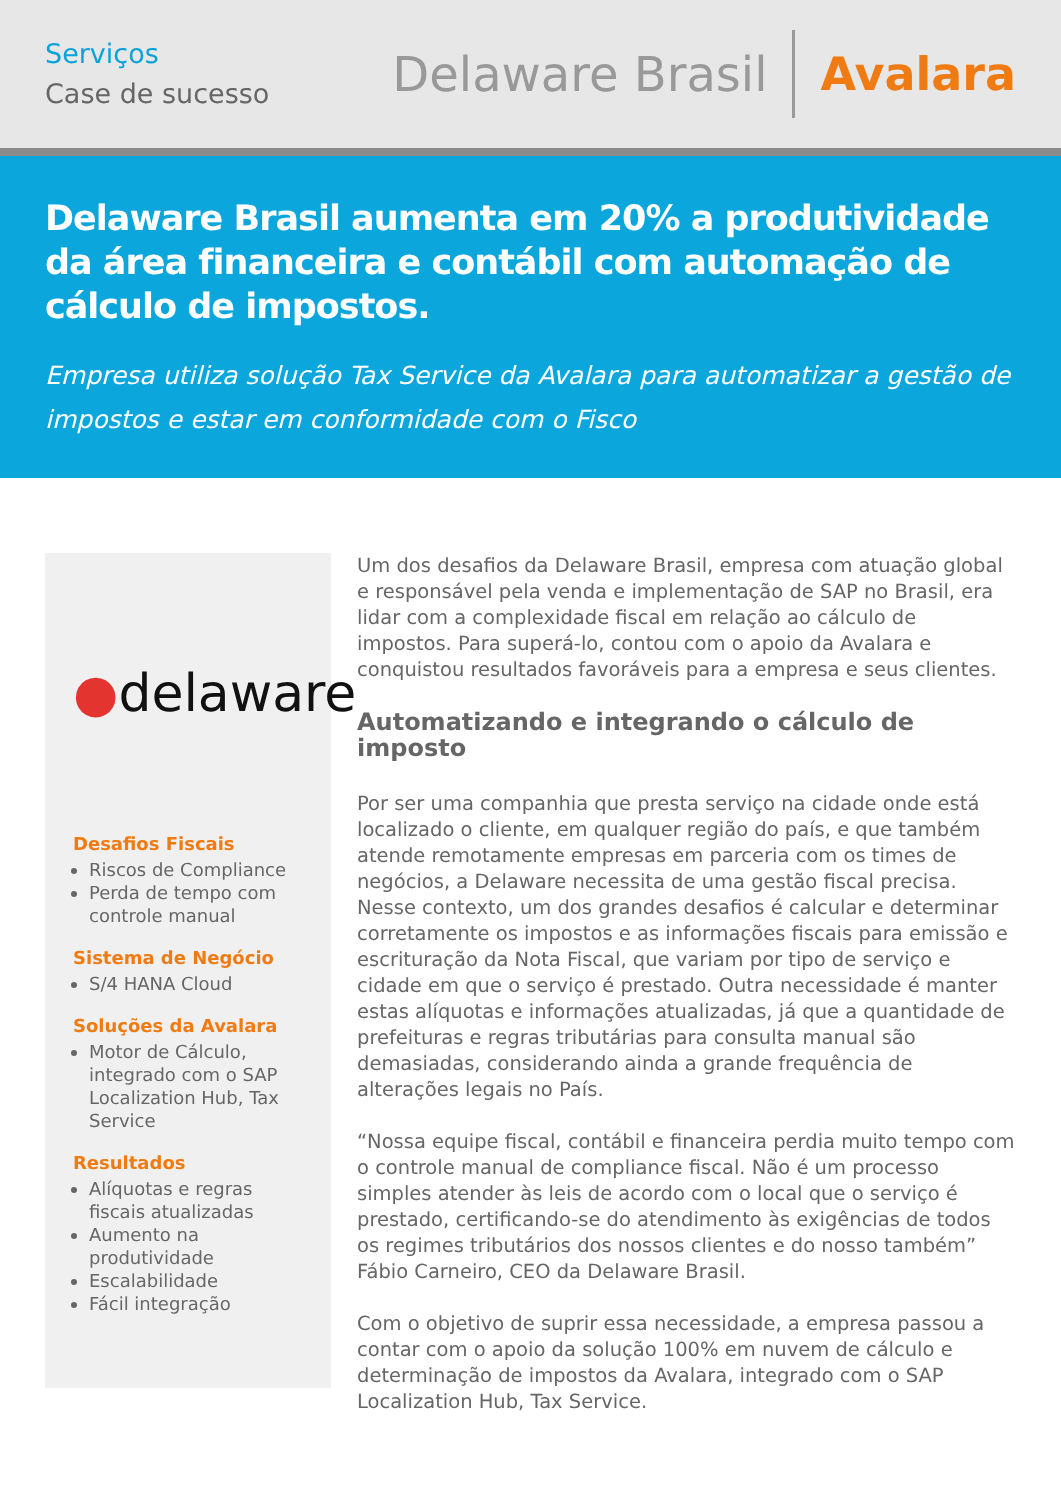Serviços
Case de sucesso
Delaware Brasil
Avalara
Delaware Brasil aumenta em 20% a produtividade da área financeira e contábil com automação de cálculo de impostos.
Empresa utiliza solução Tax Service da Avalara para automatizar a gestão de impostos e estar em conformidade com o Fisco
●delaware
Desafios Fiscais
Riscos de Compliance
Perda de tempo com controle manual
Sistema de Negócio
S/4 HANA Cloud
Soluções da Avalara
Motor de Cálculo, integrado com o SAP Localization Hub, Tax Service
Resultados
Alíquotas e regras fiscais atualizadas
Aumento na produtividade
Escalabilidade
Fácil integração
Um dos desafios da Delaware Brasil, empresa com atuação global e responsável pela venda e implementação de SAP no Brasil, era lidar com a complexidade fiscal em relação ao cálculo de impostos. Para superá-lo, contou com o apoio da Avalara e conquistou resultados favoráveis para a empresa e seus clientes.
Automatizando e integrando o cálculo de imposto
Por ser uma companhia que presta serviço na cidade onde está localizado o cliente, em qualquer região do país, e que também atende remotamente empresas em parceria com os times de negócios, a Delaware necessita de uma gestão fiscal precisa. Nesse contexto, um dos grandes desafios é calcular e determinar corretamente os impostos e as informações fiscais para emissão e escrituração da Nota Fiscal, que variam por tipo de serviço e cidade em que o serviço é prestado. Outra necessidade é manter estas alíquotas e informações atualizadas, já que a quantidade de prefeituras e regras tributárias para consulta manual são demasiadas, considerando ainda a grande frequência de alterações legais no País.
“Nossa equipe fiscal, contábil e financeira perdia muito tempo com o controle manual de compliance fiscal. Não é um processo simples atender às leis de acordo com o local que o serviço é prestado, certificando-se do atendimento às exigências de todos os regimes tributários dos nossos clientes e do nosso também” Fábio Carneiro, CEO da Delaware Brasil.
Com o objetivo de suprir essa necessidade, a empresa passou a contar com o apoio da solução 100% em nuvem de cálculo e determinação de impostos da Avalara, integrado com o SAP Localization Hub, Tax Service.